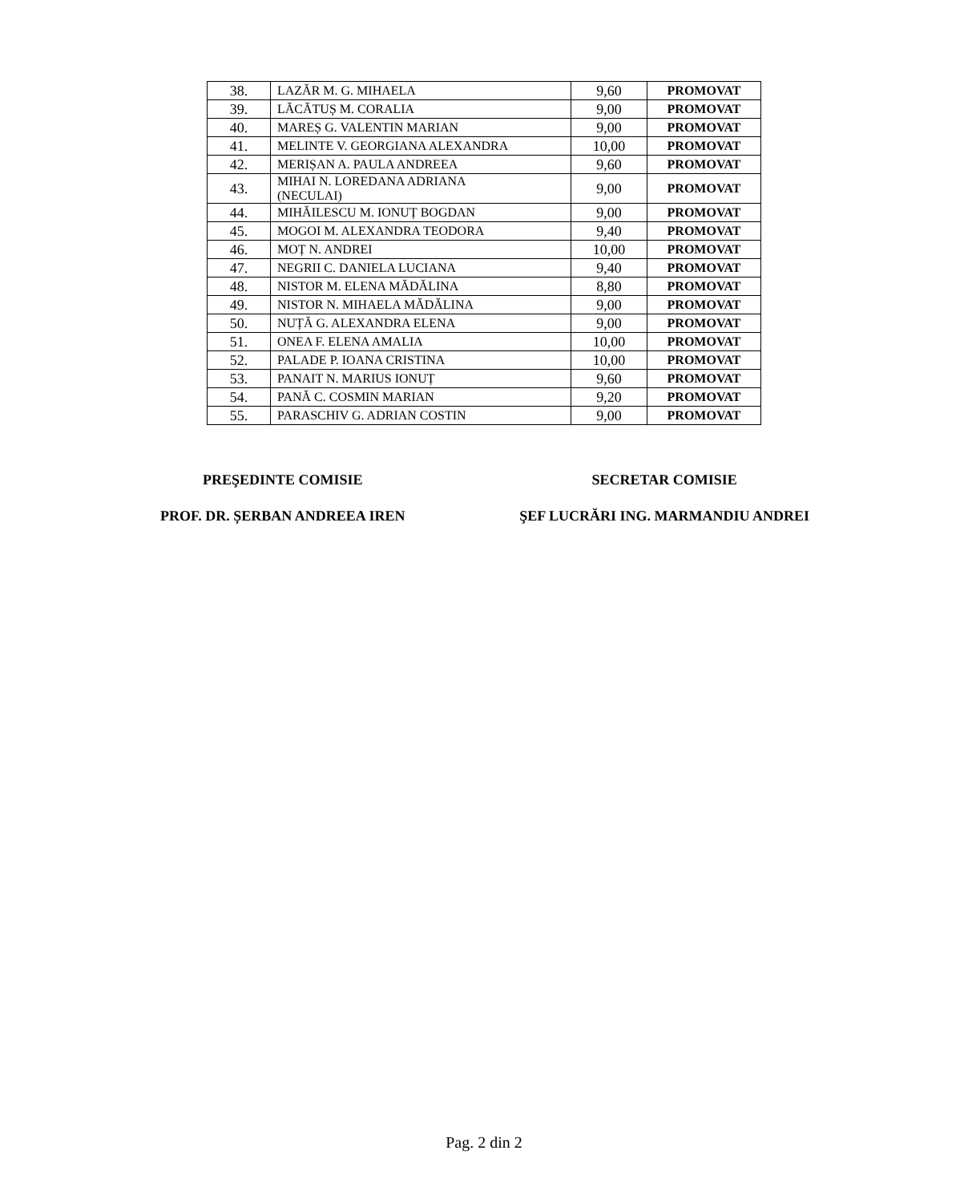| 38. | LAZĂR M. G. MIHAELA | 9,60 | PROMOVAT |
| 39. | LĂCĂTUȘ M. CORALIA | 9,00 | PROMOVAT |
| 40. | MAREȘ G. VALENTIN MARIAN | 9,00 | PROMOVAT |
| 41. | MELINTE V. GEORGIANA ALEXANDRA | 10,00 | PROMOVAT |
| 42. | MERIȘAN A. PAULA ANDREEA | 9,60 | PROMOVAT |
| 43. | MIHAI N. LOREDANA ADRIANA (NECULAI) | 9,00 | PROMOVAT |
| 44. | MIHĂILESCU M. IONUȚ BOGDAN | 9,00 | PROMOVAT |
| 45. | MOGOI M. ALEXANDRA TEODORA | 9,40 | PROMOVAT |
| 46. | MOȚ N. ANDREI | 10,00 | PROMOVAT |
| 47. | NEGRII C. DANIELA LUCIANA | 9,40 | PROMOVAT |
| 48. | NISTOR M. ELENA MĂDĂLINA | 8,80 | PROMOVAT |
| 49. | NISTOR N. MIHAELA MĂDĂLINA | 9,00 | PROMOVAT |
| 50. | NUȚĂ G. ALEXANDRA ELENA | 9,00 | PROMOVAT |
| 51. | ONEA F. ELENA AMALIA | 10,00 | PROMOVAT |
| 52. | PALADE P. IOANA CRISTINA | 10,00 | PROMOVAT |
| 53. | PANAIT N. MARIUS IONUȚ | 9,60 | PROMOVAT |
| 54. | PANĂ C. COSMIN MARIAN | 9,20 | PROMOVAT |
| 55. | PARASCHIV G. ADRIAN COSTIN | 9,00 | PROMOVAT |
PREŞEDINTE COMISIE
PROF. DR. ȘERBAN ANDREEA IREN
SECRETAR COMISIE
ŞEF LUCRĂRI ING. MARMANDIU ANDREI
Pag. 2 din 2